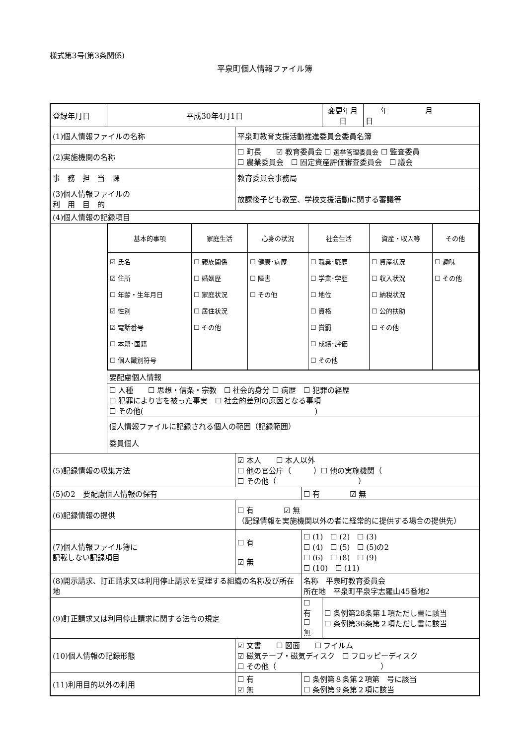様式第3号(第3条関係)
平泉町個人情報ファイル簿
| 登録年月日 | 平成30年4月1日 | | | 変更年月日 | 年 月 日 |
| (1)個人情報ファイルの名称 | | 平泉町教育支援活動推進委員会委員名簿 | | | |
| (2)実施機関の名称 | | ☐ 町長 ☑ 教育委員会 ☐ 選挙管理委員会 ☐ 監査委員 ☐ 農業委員会 ☐ 固定資産評価審査委員会 ☐ 議会 | | | |
| 事 務 担 当 課 | | 教育委員会事務局 | | | |
| (3)個人情報ファイルの 利 用 目 的 | | 放課後子ども教室、学校支援活動に関する審議等 | | | |
| (4)個人情報の記録項目 | | | | | |
| | / 基本的事項 / 家庭生活 / 心身の状況 / 社会生活 / 資産・収入等 / その他 / / ☑ 氏名 ☑ 住所 ☐ 年齢・生年月日 ☑ 性別 ☑ 電話番号 ☐ 本籍･国籍 ☐ 個人識別符号 / ☐ 親族関係 ☐ 婚姻歴 ☐ 家庭状況 ☐ 居住状況 ☐ その他 / ☐ 健康･病歴 ☐ 障害 ☐ その他 / ☐ 職業･職歴 ☐ 学業･学歴 ☐ 地位 ☐ 資格 ☐ 賞罰 ☐ 成績･評価 ☐ その他 / ☐ 資産状況 ☐ 収入状況 ☐ 納税状況 ☐ 公的扶助 ☐ その他 / ☐ 趣味 ☐ その他 / | | | | |
| | 要配慮個人情報 | | | | |
| | ☐ 人種 ☐ 思想・信条・宗教 ☐ 社会的身分 ☐ 病歴 ☐ 犯罪の経歴 ☐ 犯罪により害を被った事実 ☐ 社会的差別の原因となる事項 ☐ その他( ) | | | | |
| | 個人情報ファイルに記録される個人の範囲（記録範囲） 委員個人 | | | | |
| (5)記録情報の収集方法 | | ☑ 本人 ☐ 本人以外 ☐ 他の官公庁（ ）☐ 他の実施機関（ ☐ その他（ ） | | | |
| (5)の2 要配慮個人情報の保有 | | | ☐ 有 ☑ 無 | | |
| (6)記録情報の提供 | | ☐ 有 ☑ 無 （記録情報を実施機関以外の者に経常的に提供する場合の提供先） | | | |
| (7)個人情報ファイル簿に 記載しない記録項目 | | ☐ 有 ☑ 無 | ☐ (1) ☐ (2) ☐ (3) ☐ (4) ☐ (5) ☐ (5)の2 ☐ (6) ☐ (8) ☐ (9) ☐ (10) ☐ (11) | | |
| (8)開示請求、訂正請求又は利用停止請求を受理する組織の名称及び所在地 | | | 名称 平泉町教育委員会 所在地 平泉町平泉字志羅山45番地2 | | |
| (9)訂正請求又は利用停止請求に関する法令の規定 | | | ☐ 有 ☐ 無 | ☐ 条例第28条第１項ただし書に該当 ☐ 条例第36条第２項ただし書に該当 | |
| (10)個人情報の記録形態 | | ☑ 文書 ☐ 図面 ☐ フイルム ☑ 磁気テープ・磁気ディスク ☐ フロッピーディスク ☐ その他（ ） | | | |
| (11)利用目的以外の利用 | | ☐ 有 ☑ 無 | ☐ 条例第８条第２項第 号に該当 ☐ 条例第９条第２項に該当 | | |